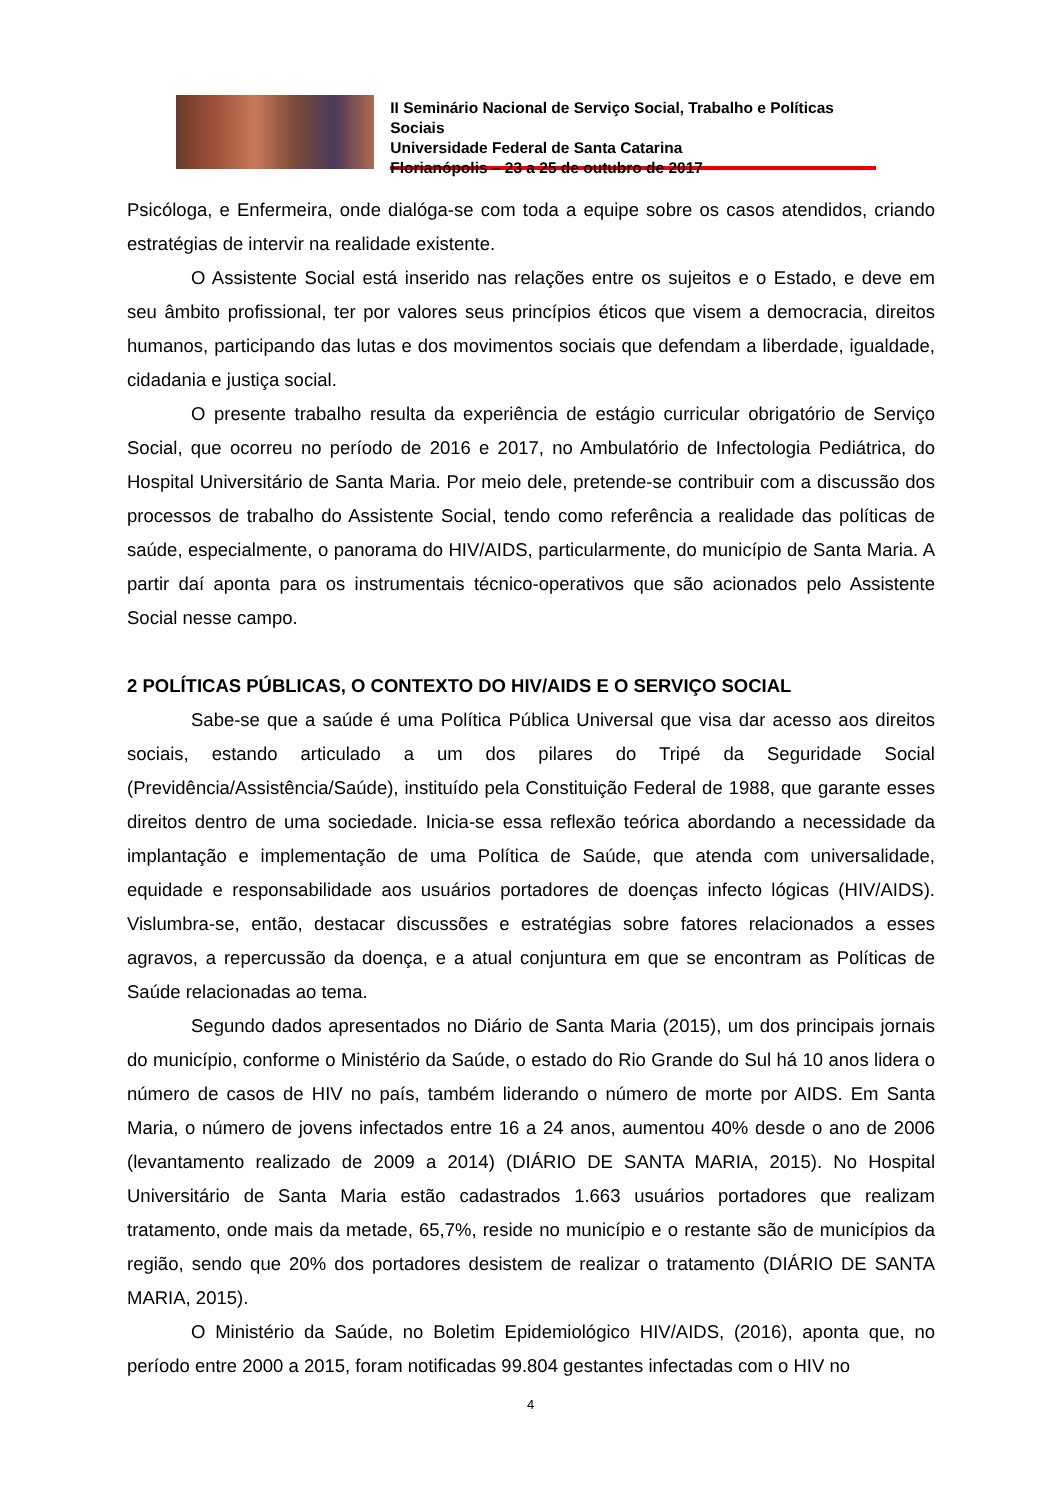II Seminário Nacional de Serviço Social, Trabalho e Políticas Sociais
Universidade Federal de Santa Catarina
Florianópolis – 23 a 25 de outubro de 2017
Psicóloga, e Enfermeira, onde dialóga-se com toda a equipe sobre os casos atendidos, criando estratégias de intervir na realidade existente.
O Assistente Social está inserido nas relações entre os sujeitos e o Estado, e deve em seu âmbito profissional, ter por valores seus princípios éticos que visem a democracia, direitos humanos, participando das lutas e dos movimentos sociais que defendam a liberdade, igualdade, cidadania e justiça social.
O presente trabalho resulta da experiência de estágio curricular obrigatório de Serviço Social, que ocorreu no período de 2016 e 2017, no Ambulatório de Infectologia Pediátrica, do Hospital Universitário de Santa Maria. Por meio dele, pretende-se contribuir com a discussão dos processos de trabalho do Assistente Social, tendo como referência a realidade das políticas de saúde, especialmente, o panorama do HIV/AIDS, particularmente, do município de Santa Maria. A partir daí aponta para os instrumentais técnico-operativos que são acionados pelo Assistente Social nesse campo.
2 POLÍTICAS PÚBLICAS, O CONTEXTO DO HIV/AIDS E O SERVIÇO SOCIAL
Sabe-se que a saúde é uma Política Pública Universal que visa dar acesso aos direitos sociais, estando articulado a um dos pilares do Tripé da Seguridade Social (Previdência/Assistência/Saúde), instituído pela Constituição Federal de 1988, que garante esses direitos dentro de uma sociedade. Inicia-se essa reflexão teórica abordando a necessidade da implantação e implementação de uma Política de Saúde, que atenda com universalidade, equidade e responsabilidade aos usuários portadores de doenças infecto lógicas (HIV/AIDS). Vislumbra-se, então, destacar discussões e estratégias sobre fatores relacionados a esses agravos, a repercussão da doença, e a atual conjuntura em que se encontram as Políticas de Saúde relacionadas ao tema.
Segundo dados apresentados no Diário de Santa Maria (2015), um dos principais jornais do município, conforme o Ministério da Saúde, o estado do Rio Grande do Sul há 10 anos lidera o número de casos de HIV no país, também liderando o número de morte por AIDS. Em Santa Maria, o número de jovens infectados entre 16 a 24 anos, aumentou 40% desde o ano de 2006 (levantamento realizado de 2009 a 2014) (DIÁRIO DE SANTA MARIA, 2015). No Hospital Universitário de Santa Maria estão cadastrados 1.663 usuários portadores que realizam tratamento, onde mais da metade, 65,7%, reside no município e o restante são de municípios da região, sendo que 20% dos portadores desistem de realizar o tratamento (DIÁRIO DE SANTA MARIA, 2015).
O Ministério da Saúde, no Boletim Epidemiológico HIV/AIDS, (2016), aponta que, no período entre 2000 a 2015, foram notificadas 99.804 gestantes infectadas com o HIV no
4